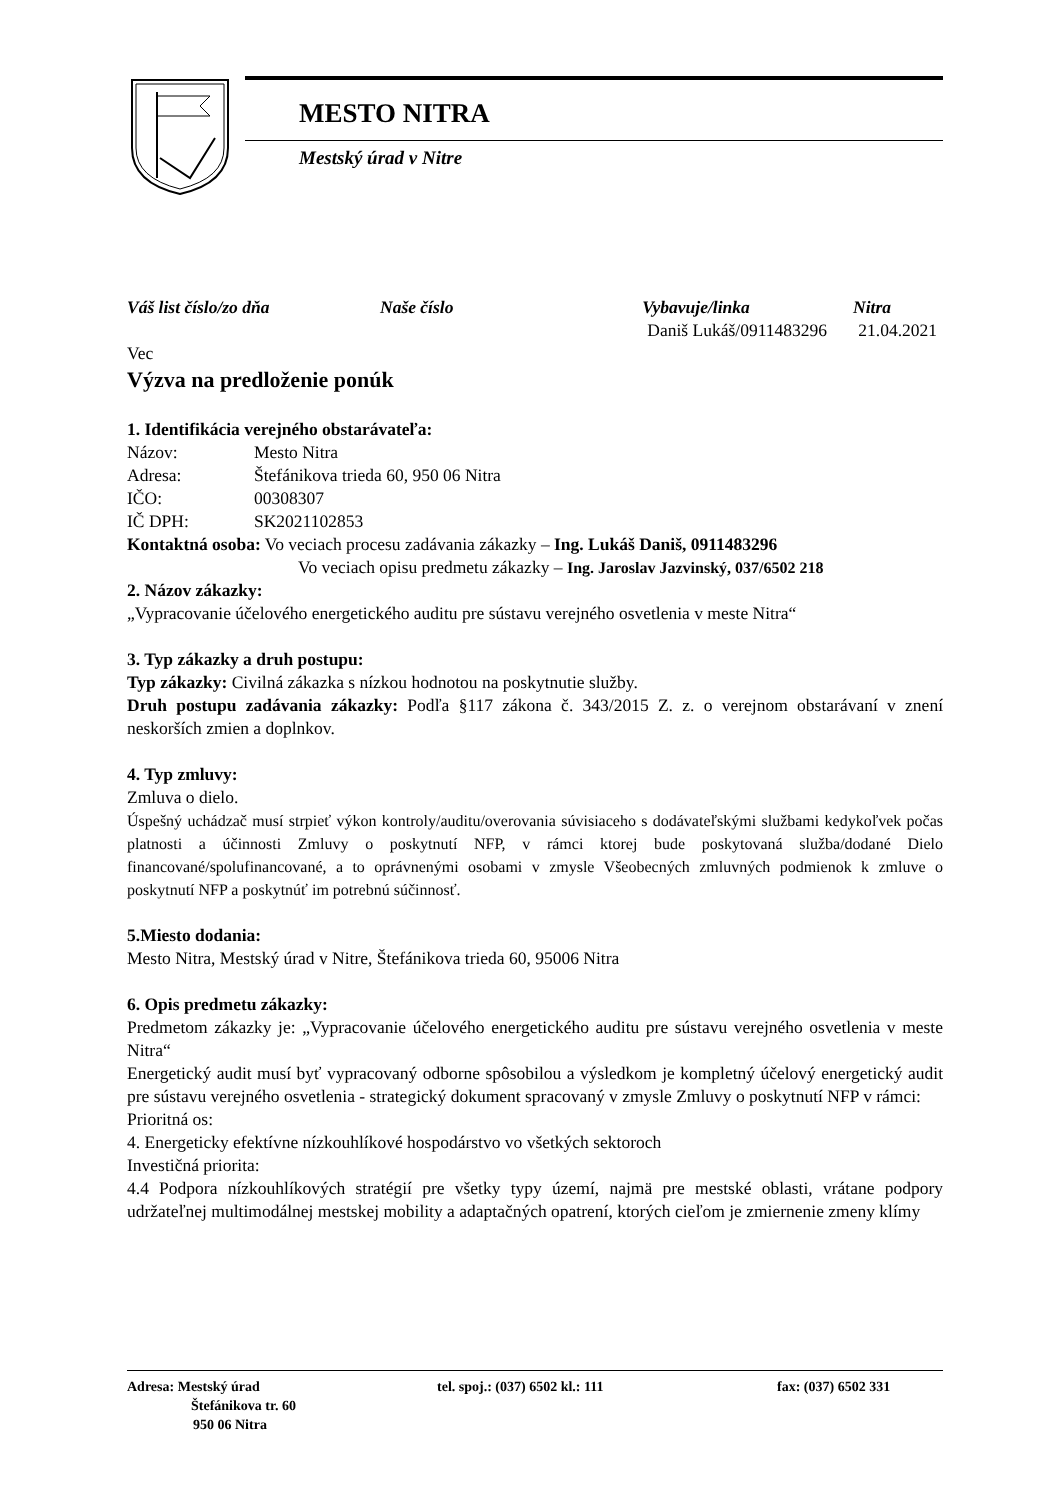MESTO NITRA
Mestský úrad v Nitre
Váš list číslo/zo dňa Naše číslo Vybavuje/linka Nitra
Daniš Lukáš/0911483296 21.04.2021
Vec
Výzva na predloženie ponúk
1. Identifikácia verejného obstarávateľa:
Názov: Mesto Nitra
Adresa: Štefánikova trieda 60, 950 06 Nitra
IČO: 00308307
IČ DPH: SK2021102853
Kontaktná osoba: Vo veciach procesu zadávania zákazky – Ing. Lukáš Daniš, 0911483296
Vo veciach opisu predmetu zákazky – Ing. Jaroslav Jazvinský, 037/6502 218
2. Názov zákazky:
„Vypracovanie účelového energetického auditu pre sústavu verejného osvetlenia v meste Nitra“
3. Typ zákazky a druh postupu:
Typ zákazky: Civilná zákazka s nízkou hodnotou na poskytnutie služby.
Druh postupu zadávania zákazky: Podľa §117 zákona č. 343/2015 Z. z. o verejnom obstarávaní v znení neskorších zmien a doplnkov.
4. Typ zmluvy:
Zmluva o dielo.
Úspešný uchádzač musí strpieť výkon kontroly/auditu/overovania súvisiaceho s dodávateľskými službami kedykoľvek počas platnosti a účinnosti Zmluvy o poskytnutí NFP, v rámci ktorej bude poskytovaná služba/dodané Dielo financované/spolufinancované, a to oprávnenými osobami v zmysle Všeobecných zmluvných podmienok k zmluve o poskytnutí NFP a poskytnúť im potrebnú súčinnosť.
5.Miesto dodania:
Mesto Nitra, Mestský úrad v Nitre, Štefánikova trieda 60, 95006 Nitra
6. Opis predmetu zákazky:
Predmetom zákazky je: „Vypracovanie účelového energetického auditu pre sústavu verejného osvetlenia v meste Nitra“
Energetický audit musí byť vypracovaný odborne spôsobilou a výsledkom je kompletný účelový energetický audit pre sústavu verejného osvetlenia - strategický dokument spracovaný v zmysle Zmluvy o poskytnutí NFP v rámci:
Prioritná os:
4. Energeticky efektívne nízkouhlíkové hospodárstvo vo všetkých sektoroch
Investičná priorita:
4.4 Podpora nízkouhlíkových stratégií pre všetky typy území, najmä pre mestské oblasti, vrátane podpory udržateľnej multimodálnej mestskej mobility a adaptačných opatrení, ktorých cieľom je zmiernenie zmeny klímy
Adresa: Mestský úrad
Štefánikova tr. 60
950 06 Nitra
tel. spoj.: (037) 6502 kl.: 111 fax: (037) 6502 331